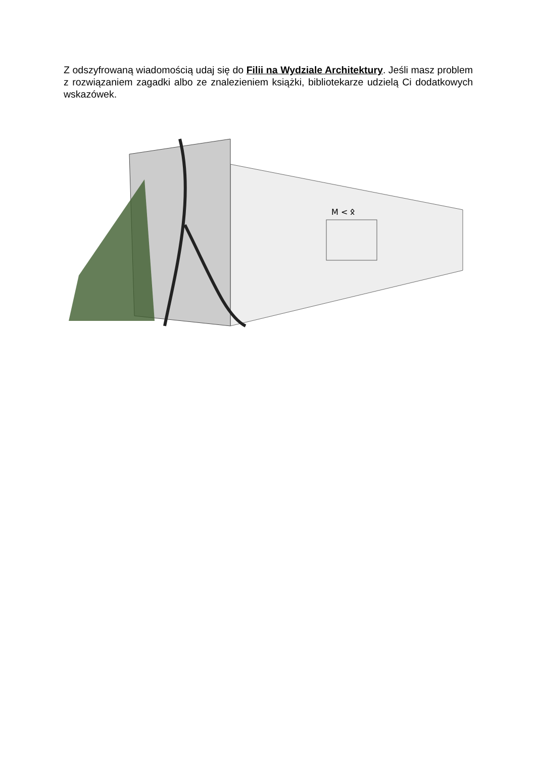Z odszyfrowaną wiadomością udaj się do Filii na Wydziale Architektury. Jeśli masz problem z rozwiązaniem zagadki albo ze znalezieniem książki, bibliotekarze udzielą Ci dodatkowych wskazówek.
M < ᛟ